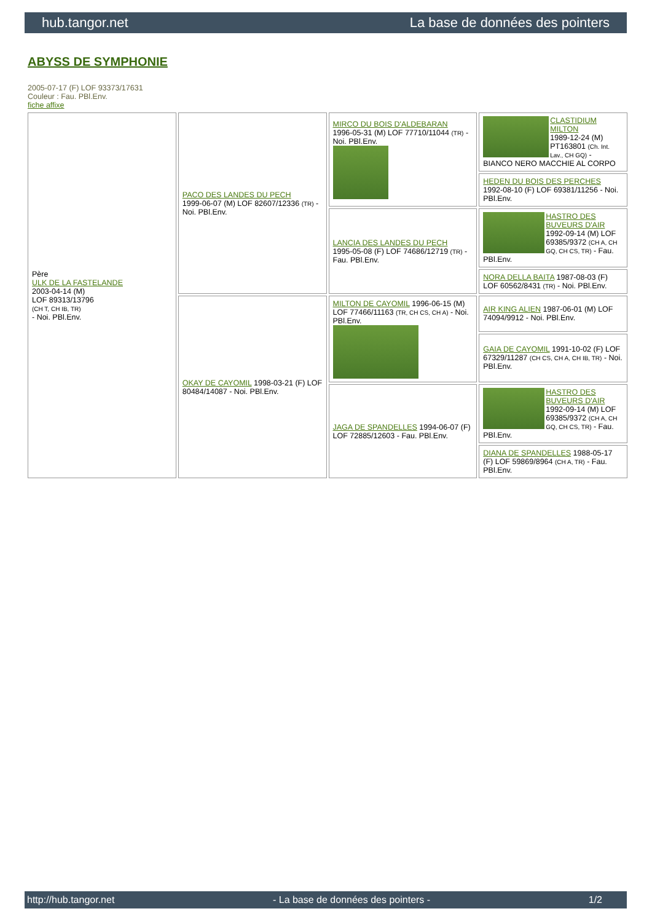hub.tangor.net La base de données des pointers
ABYSS DE SYMPHONIE
2005-07-17 (F) LOF 93373/17631
Couleur : Fau. PBl.Env.
fiche affixe
| Père ULK DE LA FASTELANDE 2003-04-14 (M) LOF 89313/13796 (CH T, CH IB, TR) - Noi. PBl.Env. | PACO DES LANDES DU PECH 1999-06-07 (M) LOF 82607/12336 (TR) - Noi. PBl.Env. | MIRCO DU BOIS D'ALDEBARAN 1996-05-31 (M) LOF 77710/11044 (TR) - Noi. PBl.Env. | CLASTIDIUM MILTON 1989-12-24 (M) PT163801 (Ch. Int. Lav., CH GQ) - BIANCO NERO MACCHIE AL CORPO |
| | | | HEDEN DU BOIS DES PERCHES 1992-08-10 (F) LOF 69381/11256 - Noi. PBl.Env. |
| | | LANCIA DES LANDES DU PECH 1995-05-08 (F) LOF 74686/12719 (TR) - Fau. PBl.Env. | HASTRO DES BUVEURS D'AIR 1992-09-14 (M) LOF 69385/9372 (CH A, CH GQ, CH CS, TR) - Fau. PBl.Env. |
| | | | NORA DELLA BAITA 1987-08-03 (F) LOF 60562/8431 (TR) - Noi. PBl.Env. |
| | OKAY DE CAYOMIL 1998-03-21 (F) LOF 80484/14087 - Noi. PBl.Env. | MILTON DE CAYOMIL 1996-06-15 (M) LOF 77466/11163 (TR, CH CS, CH A) - Noi. PBl.Env. | AIR KING ALIEN 1987-06-01 (M) LOF 74094/9912 - Noi. PBl.Env. |
| | | | GAIA DE CAYOMIL 1991-10-02 (F) LOF 67329/11287 (CH CS, CH A, CH IB, TR) - Noi. PBl.Env. |
| | | JAGA DE SPANDELLES 1994-06-07 (F) LOF 72885/12603 - Fau. PBl.Env. | HASTRO DES BUVEURS D'AIR 1992-09-14 (M) LOF 69385/9372 (CH A, CH GQ, CH CS, TR) - Fau. PBl.Env. |
| | | | DIANA DE SPANDELLES 1988-05-17 (F) LOF 59869/8964 (CH A, TR) - Fau. PBl.Env. |
http://hub.tangor.net - La base de données des pointers - 1/2